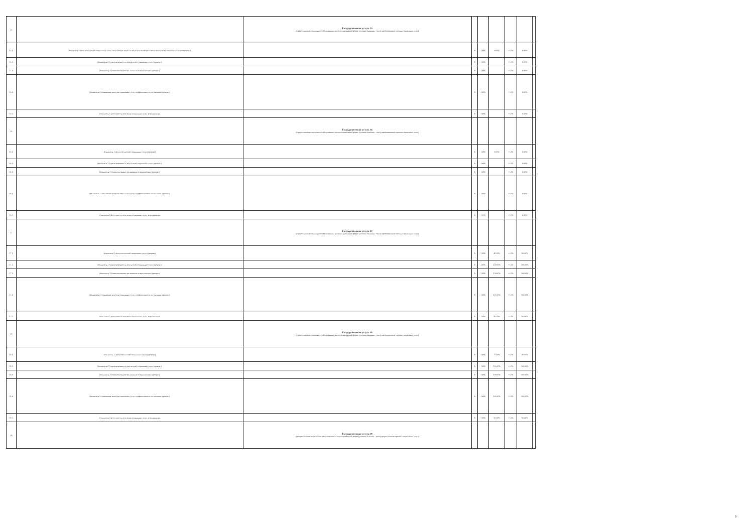| 15 | | Государственная услуга 15 (Предоставление социального обслуживания в полустационарной форме (условия оказания - очно) предоставление срочных социальных услуг ) | | | | | | |
| 15.1. | Показатель 1 Доля получателей социальных услуг, получающих социальные услуги от общего числа получателей социальных услуг (процент) | | % | 100% | 0,00% | +/-5% | 0,00% | |
| 15.2. | Показатель 2 Удовлетворенность получателей социальных услуг (процент) | | % | 100% | | +/-5% | 0,00% | |
| 15.3. | Показатель 3 Укомплектование организации специалистами (процент) | | % | 100% | | +/-5% | 0,00% | |
| 15.4. | Показатель 4 Повышение качества социальных услуг и эффективности их оказания (процент) | | % | 100% | | +/-5% | 0,00% | |
| 15.5. | Показатель 5 Доступность получения социальных услуг в организации | | % | 100% | | +/-5% | 0,00% | |
| 16 | | Государственная услуга 16 (Предоставление социального обслуживания в полустационарной форме (условия оказания - очно) предоставление срочных социальных услуг ) | | | | | | |
| 16.1. | Показатель 1 Доля получателей социальных услуг (процент) | | % | 100% | 0,00% | +/-5% | 0,00% | |
| 16.2. | Показатель 2 Удовлетворенность получателей социальных услуг (процент) | | % | 100% | | +/-5% | 0,00% | |
| 16.3. | Показатель 3 Укомплектование организации специалистами (процент) | | % | 100% | | +/-5% | 0,00% | |
| 16.4. | Показатель 4 Повышение качества социальных услуг и эффективности их оказания (процент) | | % | 100% | | +/-5% | 0,00% | |
| 16.5. | Показатель 5 Доступность получения социальных услуг в организации | | % | 100% | | +/-5% | 0,00% | |
| 17 | | Государственная услуга 17 (Предоставление социального обслуживания в полустационарной форме (условия оказания - очно) предоставление срочных социальных услуг ) | | | | | | |
| 17.1. | Показатель 1 Доля получателей социальных услуг (процент) | | % | 100% | 80,00% | +/-5% | 80,00% | |
| 17.2. | Показатель 2 Удовлетворенность получателей социальных услуг (процент) | | % | 100% | 100,00% | +/-5% | 100,00% | |
| 17.3. | Показатель 3 Укомплектование организации специалистами (процент) | | % | 100% | 100,00% | +/-5% | 100,00% | |
| 17.4. | Показатель 4 Повышение качества социальных услуг и эффективности их оказания (процент) | | % | 100% | 100,00% | +/-5% | 100,00% | |
| 17.5. | Показатель 5 Доступность получения социальных услуг в организации | | % | 100% | 95,00% | +/-5% | 95,00% | |
| 18 | | Государственная услуга 18 (Предоставление социального обслуживания в полустационарной форме (условия оказания - очно) предоставление срочных социальных услуг ) | | | | | | |
| 18.1. | Показатель 1 Доля получателей социальных услуг (процент) | | % | 100% | 77,00% | +/-5% | 48,00% | |
| 18.2. | Показатель 2 Удовлетворенность получателей социальных услуг (процент) | | % | 100% | 100,00% | +/-5% | 100,00% | |
| 18.3. | Показатель 3 Укомплектование организации специалистами (процент) | | % | 100% | 100,00% | +/-5% | 100,00% | |
| 18.4. | Показатель 4 Повышение качества социальных услуг и эффективности их оказания (процент) | | % | 100% | 100,00% | +/-5% | 100,00% | |
| 18.5. | Показатель 5 Доступность получения социальных услуг в организации | | % | 100% | 95,00% | +/-5% | 95,00% | |
| 19 | | Государственная услуга 19 (Предоставление социального обслуживания в полустационарной форме (условия оказания - очно) предоставление срочных социальных услуг) | | | | | | |
9